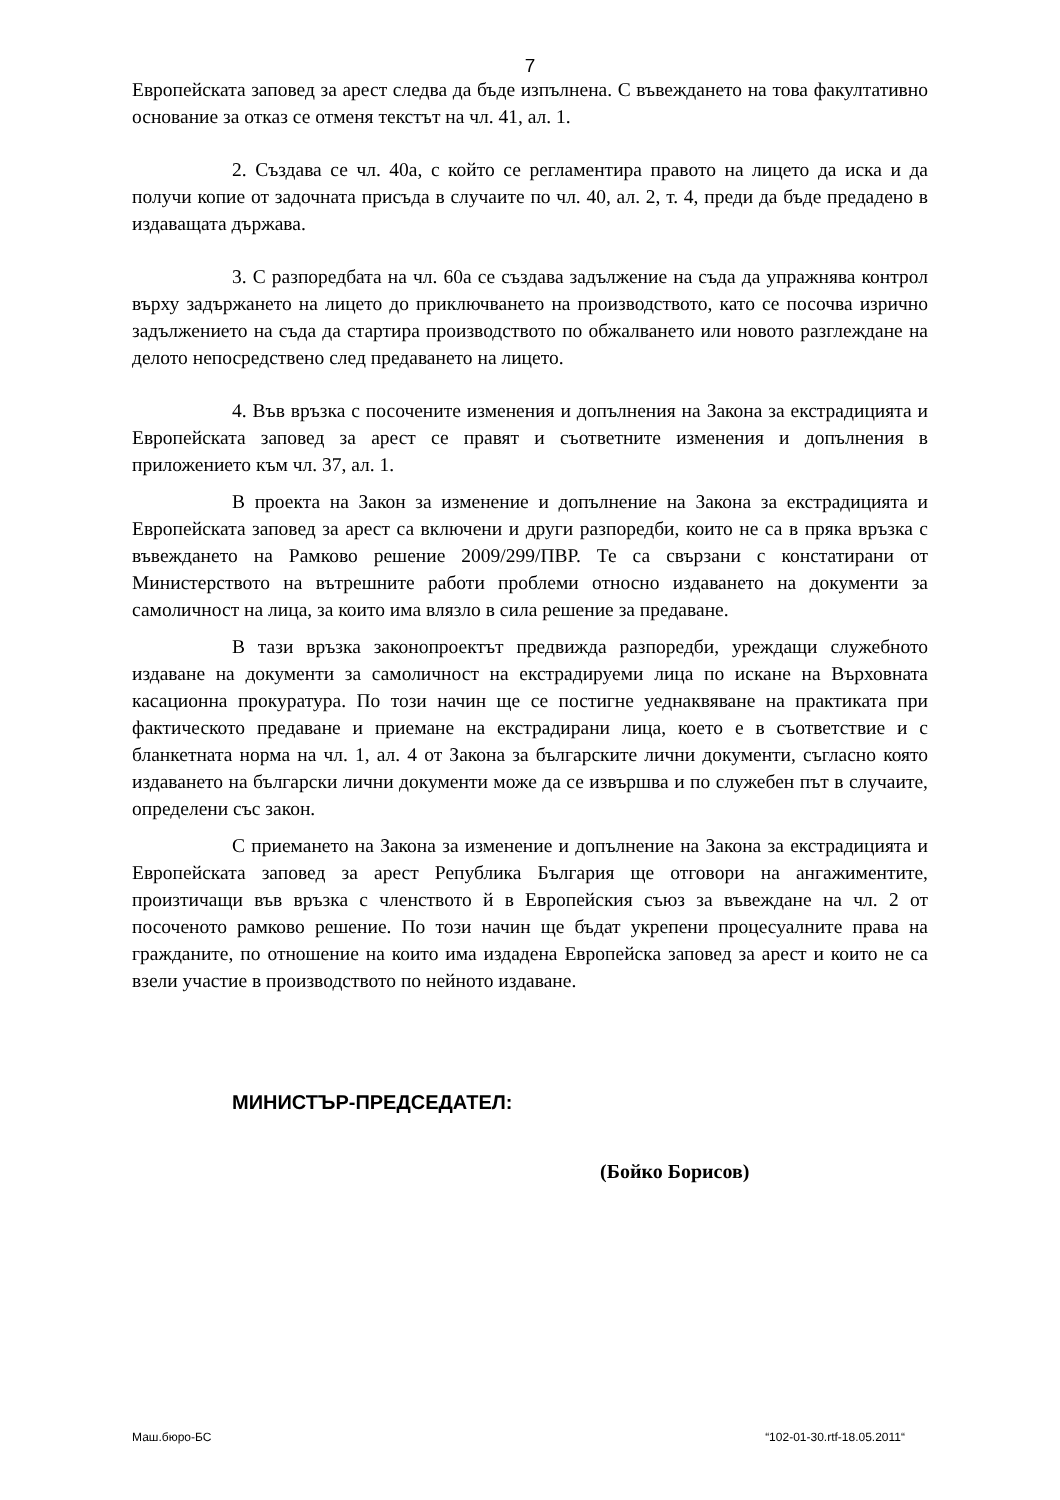7
Европейската заповед за арест следва да бъде изпълнена. С въвеждането на това факултативно основание за отказ се отменя текстът на чл. 41, ал. 1.
2. Създава се чл. 40а, с който се регламентира правото на лицето да иска и да получи копие от задочната присъда в случаите по чл. 40, ал. 2, т. 4, преди да бъде предадено в издаващата държава.
3. С разпоредбата на чл. 60а се създава задължение на съда да упражнява контрол върху задържането на лицето до приключването на производството, като се посочва изрично задължението на съда да стартира производството по обжалването или новото разглеждане на делото непосредствено след предаването на лицето.
4. Във връзка с посочените изменения и допълнения на Закона за екстрадицията и Европейската заповед за арест се правят и съответните изменения и допълнения в приложението към чл. 37, ал. 1.
В проекта на Закон за изменение и допълнение на Закона за екстрадицията и Европейската заповед за арест са включени и други разпоредби, които не са в пряка връзка с въвеждането на Рамково решение 2009/299/ПВР. Те са свързани с констатирани от Министерството на вътрешните работи проблеми относно издаването на документи за самоличност на лица, за които има влязло в сила решение за предаване.
В тази връзка законопроектът предвижда разпоредби, уреждащи служебното издаване на документи за самоличност на екстрадируеми лица по искане на Върховната касационна прокуратура. По този начин ще се постигне уеднаквяване на практиката при фактическото предаване и приемане на екстрадирани лица, което е в съответствие и с бланкетната норма на чл. 1, ал. 4 от Закона за българските лични документи, съгласно която издаването на български лични документи може да се извършва и по служебен път в случаите, определени със закон.
С приемането на Закона за изменение и допълнение на Закона за екстрадицията и Европейската заповед за арест Република България ще отговори на ангажиментите, произтичащи във връзка с членството й в Европейския съюз за въвеждане на чл. 2 от посоченото рамково решение. По този начин ще бъдат укрепени процесуалните права на гражданите, по отношение на които има издадена Европейска заповед за арест и които не са взели участие в производството по нейното издаване.
МИНИСТЪР-ПРЕДСЕДАТЕЛ:
(Бойко Борисов)
Маш.бюро-БС “102-01-30.rtf-18.05.2011“